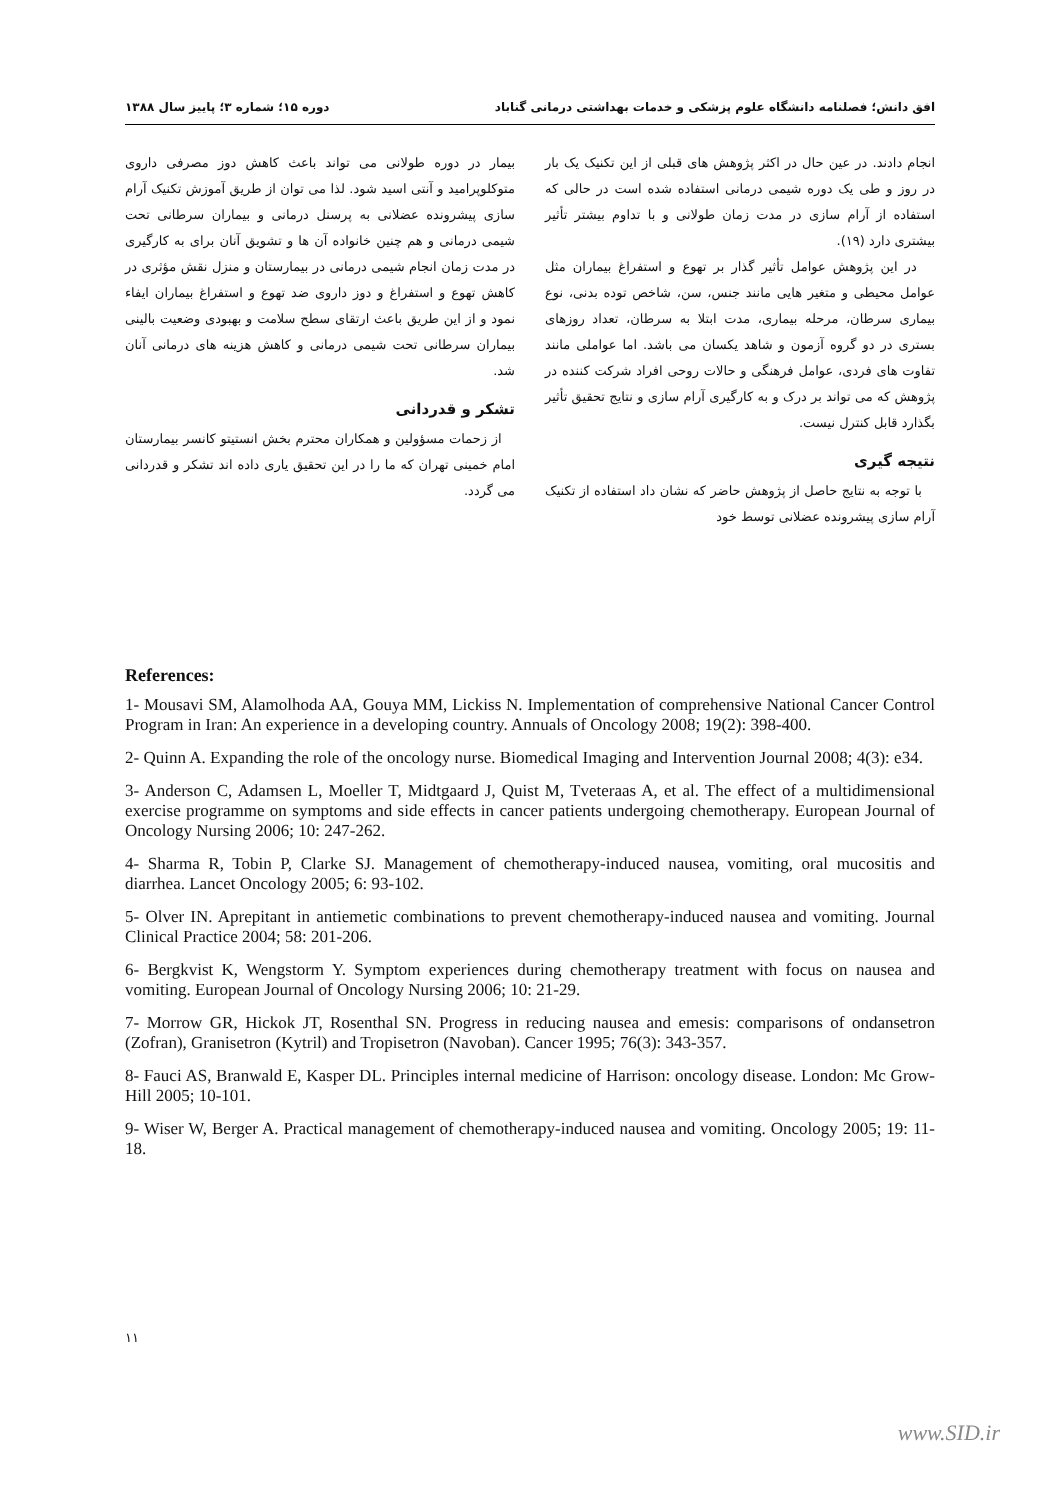افق دانش؛ فصلنامه دانشگاه علوم پزشکی و خدمات بهداشتی درمانی گناباد دوره ۱۵؛ شماره ۳؛ پاییز سال ۱۳۸۸
انجام دادند. در عین حال در اکثر پژوهش های قبلی از این تکنیک یک بار در روز و طی یک دوره شیمی درمانی استفاده شده است در حالی که استفاده از آرام سازی در مدت زمان طولانی و با تداوم بیشتر تأثیر بیشتری دارد (۱۹).
در این پژوهش عوامل تأثیر گذار بر تهوع و استفراغ بیماران مثل عوامل محیطی و متغیر هایی مانند جنس، سن، شاخص توده بدنی، نوع بیماری سرطان، مرحله بیماری، مدت ابتلا به سرطان، تعداد روزهای بستری در دو گروه آزمون و شاهد یکسان می باشد. اما عواملی مانند تفاوت های فردی، عوامل فرهنگی و حالات روحی افراد شرکت کننده در پژوهش که می تواند بر درک و به کارگیری آرام سازی و نتایج تحقیق تأثیر بگذارد قابل کنترل نیست.
نتیجه گیری
با توجه به نتایج حاصل از پژوهش حاضر که نشان داد استفاده از تکنیک آرام سازی پیشرونده عضلانی توسط خود
بیمار در دوره طولانی می تواند باعث کاهش دوز مصرفی داروی متوکلوپرامید و آنتی اسید شود. لذا می توان از طریق آموزش تکنیک آرام سازی پیشرونده عضلانی به پرسنل درمانی و بیماران سرطانی تحت شیمی درمانی و هم چنین خانواده آن ها و تشویق آنان برای به کارگیری در مدت زمان انجام شیمی درمانی در بیمارستان و منزل نقش مؤثری در کاهش تهوع و استفراغ و دوز داروی ضد تهوع و استفراغ بیماران ایفاء نمود و از این طریق باعث ارتقای سطح سلامت و بهبودی وضعیت بالینی بیماران سرطانی تحت شیمی درمانی و کاهش هزینه های درمانی آنان شد.
تشکر و قدردانی
از زحمات مسؤولین و همکاران محترم بخش انستیتو کانسر بیمارستان امام خمینی تهران که ما را در این تحقیق یاری داده اند تشکر و قدردانی می گردد.
References:
1- Mousavi SM, Alamolhoda AA, Gouya MM, Lickiss N. Implementation of comprehensive National Cancer Control Program in Iran: An experience in a developing country. Annuals of Oncology 2008; 19(2): 398-400.
2- Quinn A. Expanding the role of the oncology nurse. Biomedical Imaging and Intervention Journal 2008; 4(3): e34.
3- Anderson C, Adamsen L, Moeller T, Midtgaard J, Quist M, Tveteraas A, et al. The effect of a multidimensional exercise programme on symptoms and side effects in cancer patients undergoing chemotherapy. European Journal of Oncology Nursing 2006; 10: 247-262.
4- Sharma R, Tobin P, Clarke SJ. Management of chemotherapy-induced nausea, vomiting, oral mucositis and diarrhea. Lancet Oncology 2005; 6: 93-102.
5- Olver IN. Aprepitant in antiemetic combinations to prevent chemotherapy-induced nausea and vomiting. Journal Clinical Practice 2004; 58: 201-206.
6- Bergkvist K, Wengstorm Y. Symptom experiences during chemotherapy treatment with focus on nausea and vomiting. European Journal of Oncology Nursing 2006; 10: 21-29.
7- Morrow GR, Hickok JT, Rosenthal SN. Progress in reducing nausea and emesis: comparisons of ondansetron (Zofran), Granisetron (Kytril) and Tropisetron (Navoban). Cancer 1995; 76(3): 343-357.
8- Fauci AS, Branwald E, Kasper DL. Principles internal medicine of Harrison: oncology disease. London: Mc Grow-Hill 2005; 10-101.
9- Wiser W, Berger A. Practical management of chemotherapy-induced nausea and vomiting. Oncology 2005; 19: 11-18.
۱۱
www.SID.ir